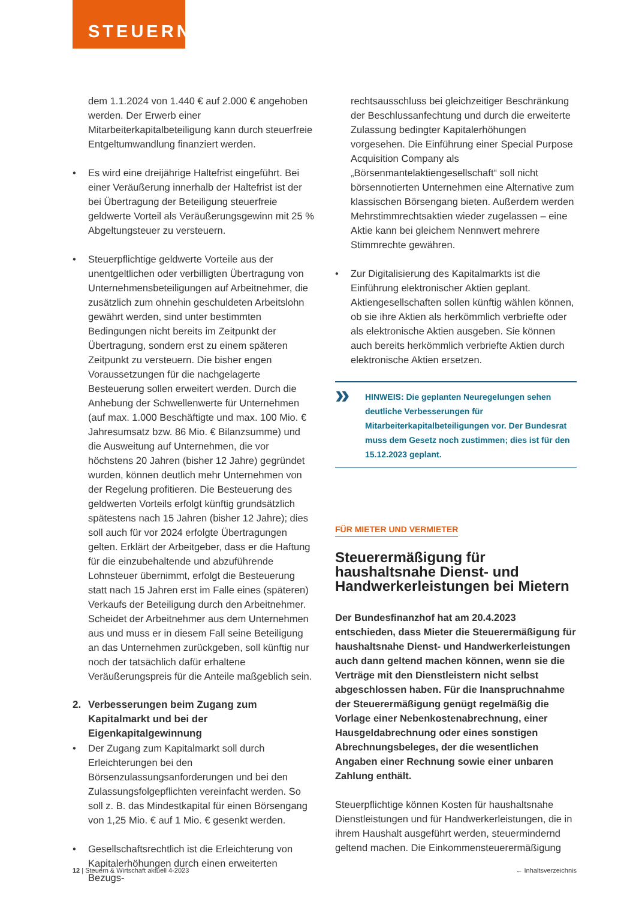STEUERN
dem 1.1.2024 von 1.440 € auf 2.000 € angehoben werden. Der Erwerb einer Mitarbeiterkapitalbeteiligung kann durch steuerfreie Entgeltumwandlung finanziert werden.
• Es wird eine dreijährige Haltefrist eingeführt. Bei einer Veräußerung innerhalb der Haltefrist ist der bei Übertragung der Beteiligung steuerfreie geldwerte Vorteil als Veräußerungsgewinn mit 25 % Abgeltungsteuer zu versteuern.
• Steuerpflichtige geldwerte Vorteile aus der unentgeltlichen oder verbilligten Übertragung von Unternehmensbeteiligungen auf Arbeitnehmer, die zusätzlich zum ohnehin geschuldeten Arbeitslohn gewährt werden, sind unter bestimmten Bedingungen nicht bereits im Zeitpunkt der Übertragung, sondern erst zu einem späteren Zeitpunkt zu versteuern. Die bisher engen Voraussetzungen für die nachgelagerte Besteuerung sollen erweitert werden. Durch die Anhebung der Schwellenwerte für Unternehmen (auf max. 1.000 Beschäftigte und max. 100 Mio. € Jahresumsatz bzw. 86 Mio. € Bilanzsumme) und die Ausweitung auf Unternehmen, die vor höchstens 20 Jahren (bisher 12 Jahre) gegründet wurden, können deutlich mehr Unternehmen von der Regelung profitieren. Die Besteuerung des geldwerten Vorteils erfolgt künftig grundsätzlich spätestens nach 15 Jahren (bisher 12 Jahre); dies soll auch für vor 2024 erfolgte Übertragungen gelten. Erklärt der Arbeitgeber, dass er die Haftung für die einzubehaltende und abzuführende Lohnsteuer übernimmt, erfolgt die Besteuerung statt nach 15 Jahren erst im Falle eines (späteren) Verkaufs der Beteiligung durch den Arbeitnehmer. Scheidet der Arbeitnehmer aus dem Unternehmen aus und muss er in diesem Fall seine Beteiligung an das Unternehmen zurückgeben, soll künftig nur noch der tatsächlich dafür erhaltene Veräußerungspreis für die Anteile maßgeblich sein.
2. Verbesserungen beim Zugang zum Kapitalmarkt und bei der Eigenkapitalgewinnung
• Der Zugang zum Kapitalmarkt soll durch Erleichterungen bei den Börsenzulassungsanforderungen und bei den Zulassungsfolgepflichten vereinfacht werden. So soll z. B. das Mindestkapital für einen Börsengang von 1,25 Mio. € auf 1 Mio. € gesenkt werden.
• Gesellschaftsrechtlich ist die Erleichterung von Kapitalerhöhungen durch einen erweiterten Bezugs-
rechtsausschluss bei gleichzeitiger Beschränkung der Beschlussanfechtung und durch die erweiterte Zulassung bedingter Kapitalerhöhungen vorgesehen. Die Einführung einer Special Purpose Acquisition Company als „Börsenmantelaktiengesellschaft“ soll nicht börsennotierten Unternehmen eine Alternative zum klassischen Börsengang bieten. Außerdem werden Mehrstimmrechtsaktien wieder zugelassen – eine Aktie kann bei gleichem Nennwert mehrere Stimmrechte gewähren.
• Zur Digitalisierung des Kapitalmarkts ist die Einführung elektronischer Aktien geplant. Aktiengesellschaften sollen künftig wählen können, ob sie ihre Aktien als herkömmlich verbriefte oder als elektronische Aktien ausgeben. Sie können auch bereits herkömmlich verbriefte Aktien durch elektronische Aktien ersetzen.
» HINWEIS: Die geplanten Neuregelungen sehen deutliche Verbesserungen für Mitarbeiterkapitalbeteiligungen vor. Der Bundesrat muss dem Gesetz noch zustimmen; dies ist für den 15.12.2023 geplant.
FÜR MIETER UND VERMIETER
Steuerermäßigung für haushaltsnahe Dienst- und Handwerkerleistungen bei Mietern
Der Bundesfinanzhof hat am 20.4.2023 entschieden, dass Mieter die Steuerermäßigung für haushaltsnahe Dienst- und Handwerkerleistungen auch dann geltend machen können, wenn sie die Verträge mit den Dienstleistern nicht selbst abgeschlossen haben. Für die Inanspruchnahme der Steuerermäßigung genügt regelmäßig die Vorlage einer Nebenkostenabrechnung, einer Hausgeldabrechnung oder eines sonstigen Abrechnungsbeleges, der die wesentlichen Angaben einer Rechnung sowie einer unbaren Zahlung enthält.
Steuerpflichtige können Kosten für haushaltsnahe Dienstleistungen und für Handwerkerleistungen, die in ihrem Haushalt ausgeführt werden, steuermindernd geltend machen. Die Einkommensteuerermäßigung
12 | Steuern & Wirtschaft aktuell 4-2023 ← Inhaltsverzeichnis